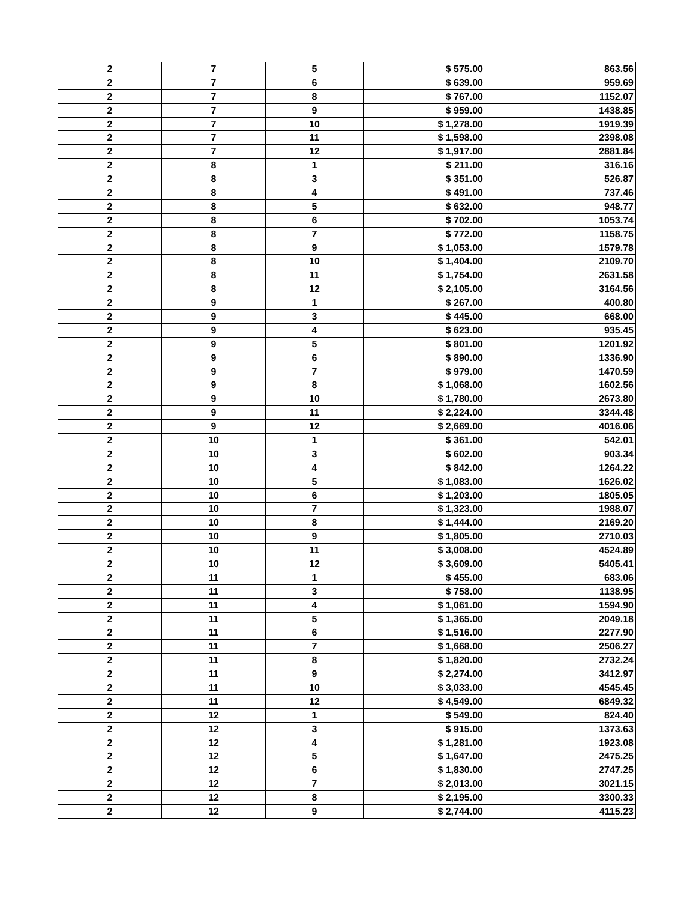| 2 | 7 | 5 | $ 575.00 | 863.56 |
| 2 | 7 | 6 | $ 639.00 | 959.69 |
| 2 | 7 | 8 | $ 767.00 | 1152.07 |
| 2 | 7 | 9 | $ 959.00 | 1438.85 |
| 2 | 7 | 10 | $ 1,278.00 | 1919.39 |
| 2 | 7 | 11 | $ 1,598.00 | 2398.08 |
| 2 | 7 | 12 | $ 1,917.00 | 2881.84 |
| 2 | 8 | 1 | $ 211.00 | 316.16 |
| 2 | 8 | 3 | $ 351.00 | 526.87 |
| 2 | 8 | 4 | $ 491.00 | 737.46 |
| 2 | 8 | 5 | $ 632.00 | 948.77 |
| 2 | 8 | 6 | $ 702.00 | 1053.74 |
| 2 | 8 | 7 | $ 772.00 | 1158.75 |
| 2 | 8 | 9 | $ 1,053.00 | 1579.78 |
| 2 | 8 | 10 | $ 1,404.00 | 2109.70 |
| 2 | 8 | 11 | $ 1,754.00 | 2631.58 |
| 2 | 8 | 12 | $ 2,105.00 | 3164.56 |
| 2 | 9 | 1 | $ 267.00 | 400.80 |
| 2 | 9 | 3 | $ 445.00 | 668.00 |
| 2 | 9 | 4 | $ 623.00 | 935.45 |
| 2 | 9 | 5 | $ 801.00 | 1201.92 |
| 2 | 9 | 6 | $ 890.00 | 1336.90 |
| 2 | 9 | 7 | $ 979.00 | 1470.59 |
| 2 | 9 | 8 | $ 1,068.00 | 1602.56 |
| 2 | 9 | 10 | $ 1,780.00 | 2673.80 |
| 2 | 9 | 11 | $ 2,224.00 | 3344.48 |
| 2 | 9 | 12 | $ 2,669.00 | 4016.06 |
| 2 | 10 | 1 | $ 361.00 | 542.01 |
| 2 | 10 | 3 | $ 602.00 | 903.34 |
| 2 | 10 | 4 | $ 842.00 | 1264.22 |
| 2 | 10 | 5 | $ 1,083.00 | 1626.02 |
| 2 | 10 | 6 | $ 1,203.00 | 1805.05 |
| 2 | 10 | 7 | $ 1,323.00 | 1988.07 |
| 2 | 10 | 8 | $ 1,444.00 | 2169.20 |
| 2 | 10 | 9 | $ 1,805.00 | 2710.03 |
| 2 | 10 | 11 | $ 3,008.00 | 4524.89 |
| 2 | 10 | 12 | $ 3,609.00 | 5405.41 |
| 2 | 11 | 1 | $ 455.00 | 683.06 |
| 2 | 11 | 3 | $ 758.00 | 1138.95 |
| 2 | 11 | 4 | $ 1,061.00 | 1594.90 |
| 2 | 11 | 5 | $ 1,365.00 | 2049.18 |
| 2 | 11 | 6 | $ 1,516.00 | 2277.90 |
| 2 | 11 | 7 | $ 1,668.00 | 2506.27 |
| 2 | 11 | 8 | $ 1,820.00 | 2732.24 |
| 2 | 11 | 9 | $ 2,274.00 | 3412.97 |
| 2 | 11 | 10 | $ 3,033.00 | 4545.45 |
| 2 | 11 | 12 | $ 4,549.00 | 6849.32 |
| 2 | 12 | 1 | $ 549.00 | 824.40 |
| 2 | 12 | 3 | $ 915.00 | 1373.63 |
| 2 | 12 | 4 | $ 1,281.00 | 1923.08 |
| 2 | 12 | 5 | $ 1,647.00 | 2475.25 |
| 2 | 12 | 6 | $ 1,830.00 | 2747.25 |
| 2 | 12 | 7 | $ 2,013.00 | 3021.15 |
| 2 | 12 | 8 | $ 2,195.00 | 3300.33 |
| 2 | 12 | 9 | $ 2,744.00 | 4115.23 |